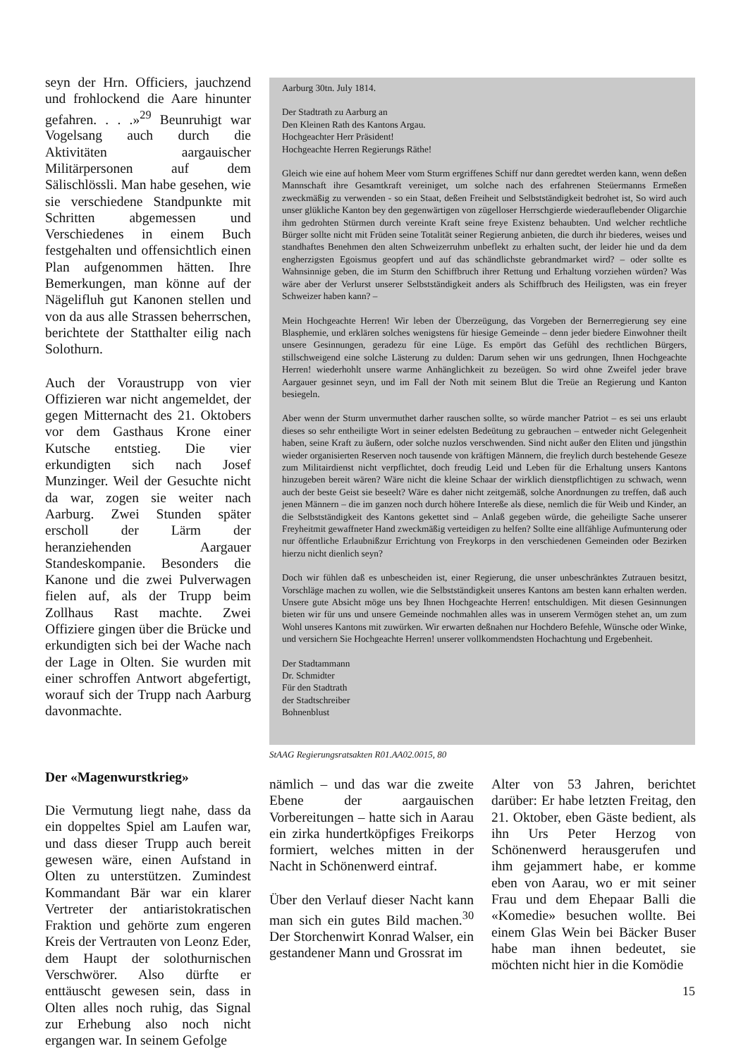seyn der Hrn. Officiers, jauchzend und frohlockend die Aare hinunter gefahren. . . .»<sup>29</sup> Beunruhigt war Vogelsang auch durch die Aktivitäten aargauischer Militärpersonen auf dem Sälischlössli. Man habe gesehen, wie sie verschiedene Standpunkte mit Schritten abgemessen und Verschiedenes in einem Buch festgehalten und offensichtlich einen Plan aufgenommen hätten. Ihre Bemerkungen, man könne auf der Nägelifluh gut Kanonen stellen und von da aus alle Strassen beherrschen, berichtete der Statthalter eilig nach Solothurn.
Auch der Voraustrupp von vier Offizieren war nicht angemeldet, der gegen Mitternacht des 21. Oktobers vor dem Gasthaus Krone einer Kutsche entstieg. Die vier erkundigten sich nach Josef Munzinger. Weil der Gesuchte nicht da war, zogen sie weiter nach Aarburg. Zwei Stunden später erscholl der Lärm der heranziehenden Aargauer Standeskompanie. Besonders die Kanone und die zwei Pulverwagen fielen auf, als der Trupp beim Zollhaus Rast machte. Zwei Offiziere gingen über die Brücke und erkundigten sich bei der Wache nach der Lage in Olten. Sie wurden mit einer schroffen Antwort abgefertigt, worauf sich der Trupp nach Aarburg davonmachte.
Der «Magenwurstkrieg»
Die Vermutung liegt nahe, dass da ein doppeltes Spiel am Laufen war, und dass dieser Trupp auch bereit gewesen wäre, einen Aufstand in Olten zu unterstützen. Zumindest Kommandant Bär war ein klarer Vertreter der antiaristokratischen Fraktion und gehörte zum engeren Kreis der Vertrauten von Leonz Eder, dem Haupt der solothurnischen Verschwörer. Also dürfte er enttäuscht gewesen sein, dass in Olten alles noch ruhig, das Signal zur Erhebung also noch nicht ergangen war. In seinem Gefolge
Aarburg 30tn. July 1814.
Der Stadtrath zu Aarburg an
Den Kleinen Rath des Kantons Argau.
Hochgeachter Herr Präsident!
Hochgeachte Herren Regierungs Räthe!
Gleich wie eine auf hohem Meer vom Sturm ergriffenes Schiff nur dann geredtet werden kann, wenn deßen Mannschaft ihre Gesamtkraft vereiniget, um solche nach des erfahrenen Steüermanns Ermeßen zweckmäßig zu verwenden - so ein Staat, deßen Freiheit und Selbstständigkeit bedrohet ist, So wird auch unser glükliche Kanton bey den gegenwärtigen von zügelloser Herrschgierde wiederauflebender Oligarchie ihm gedrohten Stürmen durch vereinte Kraft seine freye Existenz behaubten. Und welcher rechtliche Bürger sollte nicht mit Früden seine Totalität seiner Regierung anbieten, die durch ihr biederes, weises und standhaftes Benehmen den alten Schweizerruhm unbeflekt zu erhalten sucht, der leider hie und da dem engherzigsten Egoismus geopfert und auf das schändlichste gebrandmarket wird? – oder sollte es Wahnsinnige geben, die im Sturm den Schiffbruch ihrer Rettung und Erhaltung vorziehen würden? Was wäre aber der Verlurst unserer Selbstständigkeit anders als Schiffbruch des Heiligsten, was ein freyer Schweizer haben kann? –
Mein Hochgeachte Herren! Wir leben der Überzeügung, das Vorgeben der Bernerregierung sey eine Blasphemie, und erklären solches wenigstens für hiesige Gemeinde – denn jeder biedere Einwohner theilt unsere Gesinnungen, geradezu für eine Lüge. Es empört das Gefühl des rechtlichen Bürgers, stillschweigend eine solche Lästerung zu dulden: Darum sehen wir uns gedrungen, Ihnen Hochgeachte Herren! wiederhohlt unsere warme Anhänglichkeit zu bezeügen. So wird ohne Zweifel jeder brave Aargauer gesinnet seyn, und im Fall der Noth mit seinem Blut die Treüe an Regierung und Kanton besiegeln.
Aber wenn der Sturm unvermuthet darher rauschen sollte, so würde mancher Patriot – es sei uns erlaubt dieses so sehr entheiligte Wort in seiner edelsten Bedeütung zu gebrauchen – entweder nicht Gelegenheit haben, seine Kraft zu äußern, oder solche nuzlos verschwenden. Sind nicht außer den Eliten und jüngsthin wieder organisierten Reserven noch tausende von kräftigen Männern, die freylich durch bestehende Geseze zum Militairdienst nicht verpflichtet, doch freudig Leid und Leben für die Erhaltung unsers Kantons hinzugeben bereit wären? Wäre nicht die kleine Schaar der wirklich dienstpflichtigen zu schwach, wenn auch der beste Geist sie beseelt? Wäre es daher nicht zeitgemäß, solche Anordnungen zu treffen, daß auch jenen Männern – die im ganzen noch durch höhere Intereße als diese, nemlich die für Weib und Kinder, an die Selbstständigkeit des Kantons gekettet sind – Anlaß gegeben würde, die geheiligte Sache unserer Freyheitmit gewaffneter Hand zweckmäßig verteidigen zu helfen? Sollte eine allfählige Aufmunterung oder nur öffentliche Erlaubnißzur Errichtung von Freykorps in den verschiedenen Gemeinden oder Bezirken hierzu nicht dienlich seyn?
Doch wir fühlen daß es unbescheiden ist, einer Regierung, die unser unbeschränktes Zutrauen besitzt, Vorschläge machen zu wollen, wie die Selbstständigkeit unseres Kantons am besten kann erhalten werden. Unsere gute Absicht möge uns bey Ihnen Hochgeachte Herren! entschuldigen. Mit diesen Gesinnungen bieten wir für uns und unsere Gemeinde nochmahlen alles was in unserem Vermögen stehet an, um zum Wohl unseres Kantons mit zuwürken. Wir erwarten deßnahen nur Hochdero Befehle, Wünsche oder Winke, und versichern Sie Hochgeachte Herren! unserer vollkommendsten Hochachtung und Ergebenheit.
Der Stadtammann
Dr. Schmidter
Für den Stadtrath
der Stadtschreiber
Bohnenblust
StAAG Regierungsratsakten R01.AA02.0015, 80
nämlich – und das war die zweite Ebene der aargauischen Vorbereitungen – hatte sich in Aarau ein zirka hundertköpfiges Freikorps formiert, welches mitten in der Nacht in Schönenwerd eintraf.
Über den Verlauf dieser Nacht kann man sich ein gutes Bild machen.<sup>30</sup> Der Storchenwirt Konrad Walser, ein gestandener Mann und Grossrat im
Alter von 53 Jahren, berichtet darüber: Er habe letzten Freitag, den 21. Oktober, eben Gäste bedient, als ihn Urs Peter Herzog von Schönenwerd herausgerufen und ihm gejammert habe, er komme eben von Aarau, wo er mit seiner Frau und dem Ehepaar Balli die «Komedie» besuchen wollte. Bei einem Glas Wein bei Bäcker Buser habe man ihnen bedeutet, sie möchten nicht hier in die Komödie
15